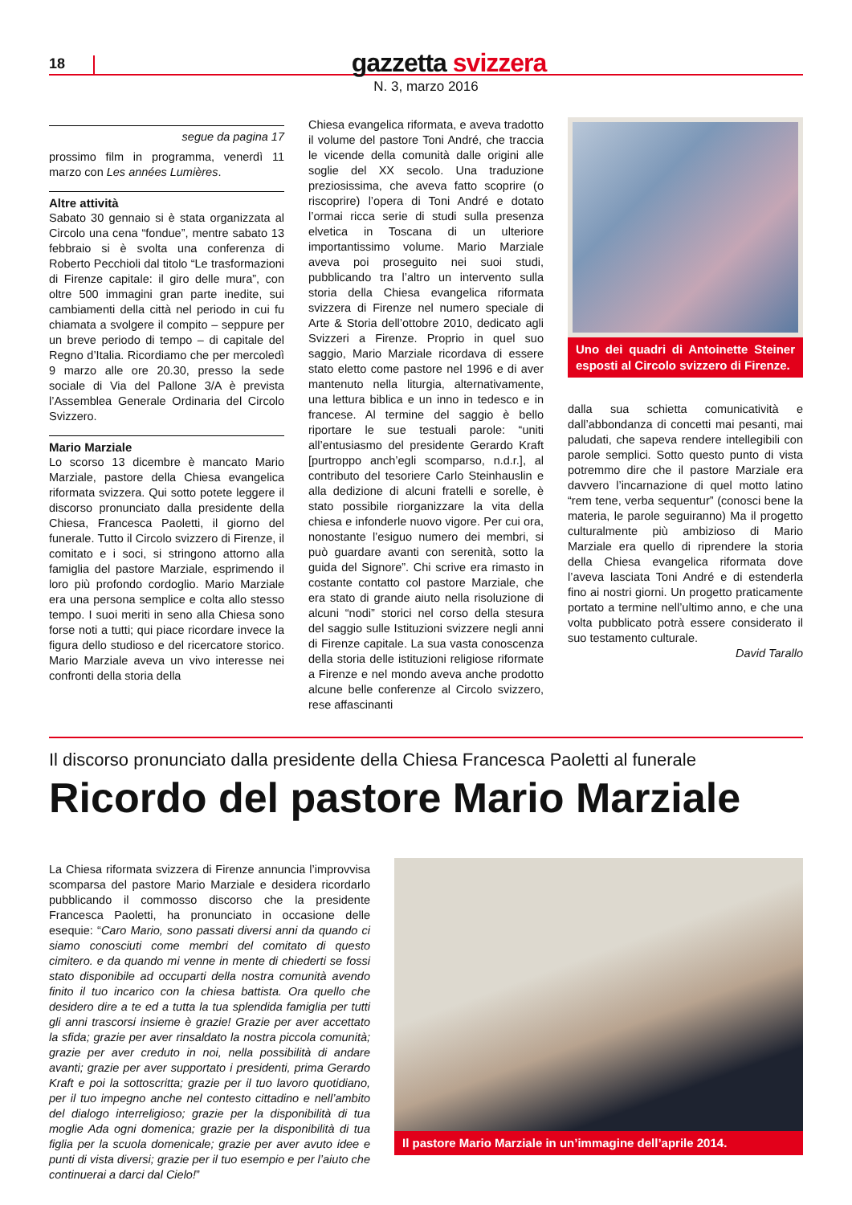18
gazzetta svizzera
N. 3, marzo 2016
segue da pagina 17
prossimo film in programma, venerdì 11 marzo con Les années Lumières.
Altre attività
Sabato 30 gennaio si è stata organizzata al Circolo una cena “fondue”, mentre sabato 13 febbraio si è svolta una conferenza di Roberto Pecchioli dal titolo “Le trasformazioni di Firenze capitale: il giro delle mura”, con oltre 500 immagini gran parte inedite, sui cambiamenti della città nel periodo in cui fu chiamata a svolgere il compito – seppure per un breve periodo di tempo – di capitale del Regno d’Italia. Ricordiamo che per mercoledì 9 marzo alle ore 20.30, presso la sede sociale di Via del Pallone 3/A è prevista l’Assemblea Generale Ordinaria del Circolo Svizzero.
Mario Marziale
Lo scorso 13 dicembre è mancato Mario Marziale, pastore della Chiesa evangelica riformata svizzera. Qui sotto potete leggere il discorso pronunciato dalla presidente della Chiesa, Francesca Paoletti, il giorno del funerale. Tutto il Circolo svizzero di Firenze, il comitato e i soci, si stringono attorno alla famiglia del pastore Marziale, esprimendo il loro più profondo cordoglio. Mario Marziale era una persona semplice e colta allo stesso tempo. I suoi meriti in seno alla Chiesa sono forse noti a tutti; qui piace ricordare invece la figura dello studioso e del ricercatore storico. Mario Marziale aveva un vivo interesse nei confronti della storia della
Chiesa evangelica riformata, e aveva tradotto il volume del pastore Toni André, che traccia le vicende della comunità dalle origini alle soglie del XX secolo. Una traduzione preziosissima, che aveva fatto scoprire (o riscoprire) l’opera di Toni André e dotato l’ormai ricca serie di studi sulla presenza elvetica in Toscana di un ulteriore importantissimo volume. Mario Marziale aveva poi proseguito nei suoi studi, pubblicando tra l’altro un intervento sulla storia della Chiesa evangelica riformata svizzera di Firenze nel numero speciale di Arte & Storia dell’ottobre 2010, dedicato agli Svizzeri a Firenze. Proprio in quel suo saggio, Mario Marziale ricordava di essere stato eletto come pastore nel 1996 e di aver mantenuto nella liturgia, alternativamente, una lettura biblica e un inno in tedesco e in francese. Al termine del saggio è bello riportare le sue testuali parole: “uniti all’entusiasmo del presidente Gerardo Kraft [purtroppo anch’egli scomparso, n.d.r.], al contributo del tesoriere Carlo Steinhauslin e alla dedizione di alcuni fratelli e sorelle, è stato possibile riorganizzare la vita della chiesa e infonderle nuovo vigore. Per cui ora, nonostante l’esiguo numero dei membri, si può guardare avanti con serenità, sotto la guida del Signore”. Chi scrive era rimasto in costante contatto col pastore Marziale, che era stato di grande aiuto nella risoluzione di alcuni “nodi” storici nel corso della stesura del saggio sulle Istituzioni svizzere negli anni di Firenze capitale. La sua vasta conoscenza della storia delle istituzioni religiose riformate a Firenze e nel mondo aveva anche prodotto alcune belle conferenze al Circolo svizzero, rese affascinanti
Uno dei quadri di Antoinette Steiner esposti al Circolo svizzero di Firenze.
dalla sua schietta comunicatività e dall’abbondanza di concetti mai pesanti, mai paludati, che sapeva rendere intellegibili con parole semplici. Sotto questo punto di vista potremmo dire che il pastore Marziale era davvero l’incarnazione di quel motto latino “rem tene, verba sequentur” (conosci bene la materia, le parole seguiranno) Ma il progetto culturalmente più ambizioso di Mario Marziale era quello di riprendere la storia della Chiesa evangelica riformata dove l’aveva lasciata Toni André e di estenderla fino ai nostri giorni. Un progetto praticamente portato a termine nell’ultimo anno, e che una volta pubblicato potrà essere considerato il suo testamento culturale.
David Tarallo
Il discorso pronunciato dalla presidente della Chiesa Francesca Paoletti al funerale
Ricordo del pastore Mario Marziale
La Chiesa riformata svizzera di Firenze annuncia l’improvvisa scomparsa del pastore Mario Marziale e desidera ricordarlo pubblicando il commosso discorso che la presidente Francesca Paoletti, ha pronunciato in occasione delle esequie: “Caro Mario, sono passati diversi anni da quando ci siamo conosciuti come membri del comitato di questo cimitero. e da quando mi venne in mente di chiederti se fossi stato disponibile ad occuparti della nostra comunità avendo finito il tuo incarico con la chiesa battista. Ora quello che desidero dire a te ed a tutta la tua splendida famiglia per tutti gli anni trascorsi insieme è grazie! Grazie per aver accettato la sfida; grazie per aver rinsaldato la nostra piccola comunità; grazie per aver creduto in noi, nella possibilità di andare avanti; grazie per aver supportato i presidenti, prima Gerardo Kraft e poi la sottoscritta; grazie per il tuo lavoro quotidiano, per il tuo impegno anche nel contesto cittadino e nell’ambito del dialogo interreligioso; grazie per la disponibilità di tua moglie Ada ogni domenica; grazie per la disponibilità di tua figlia per la scuola domenicale; grazie per aver avuto idee e punti di vista diversi; grazie per il tuo esempio e per l’aiuto che continuerai a darci dal Cielo!”
Il pastore Mario Marziale in un’immagine dell’aprile 2014.